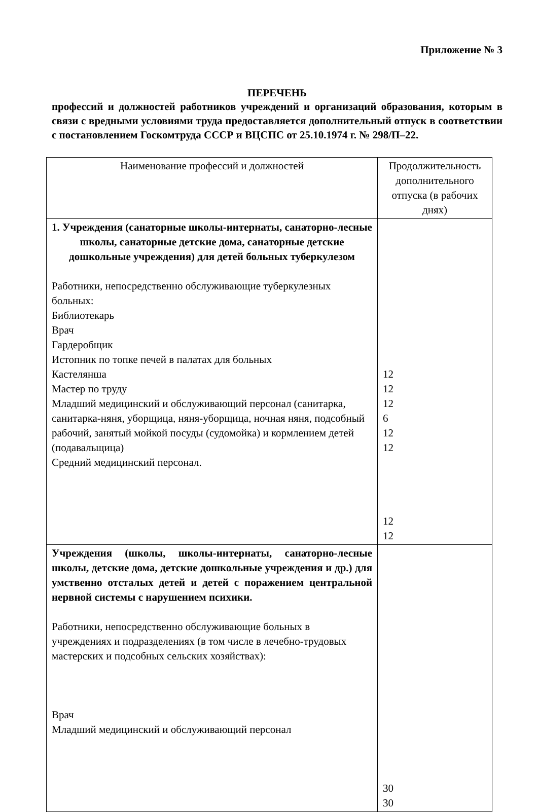Приложение № 3
ПЕРЕЧЕНЬ
профессий и должностей работников учреждений и организаций образования, которым в связи с вредными условиями труда предоставляется дополнительный отпуск в соответствии с постановлением Госкомтруда СССР и ВЦСПС от 25.10.1974 г. № 298/П–22.
| Наименование профессий и должностей | Продолжительность дополнительного отпуска (в рабочих днях) |
| --- | --- |
| 1. Учреждения (санаторные школы-интернаты, санаторно-лесные школы, санаторные детские дома, санаторные детские дошкольные учреждения) для детей больных туберкулезом Работники, непосредственно обслуживающие туберкулезных больных: Библиотекарь Врач Гардеробщик Истопник по топке печей в палатах для больных Кастелянша Мастер по труду Младший медицинский и обслуживающий персонал (санитарка, санитарка-няня, уборщица, няня-уборщица, ночная няня, подсобный рабочий, занятый мойкой посуды (судомойка) и кормлением детей (подавальщица) Средний медицинский персонал. | 12 12 12 6 12 12 12 12 |
| Учреждения (школы, школы-интернаты, санаторно-лесные школы, детские дома, детские дошкольные учреждения и др.) для умственно отсталых детей и детей с поражением центральной нервной системы с нарушением психики. Работники, непосредственно обслуживающие больных в учреждениях и подразделениях (в том числе в лечебно-трудовых мастерских и подсобных сельских хозяйствах): Врач Младший медицинский и обслуживающий персонал | 30 30 |